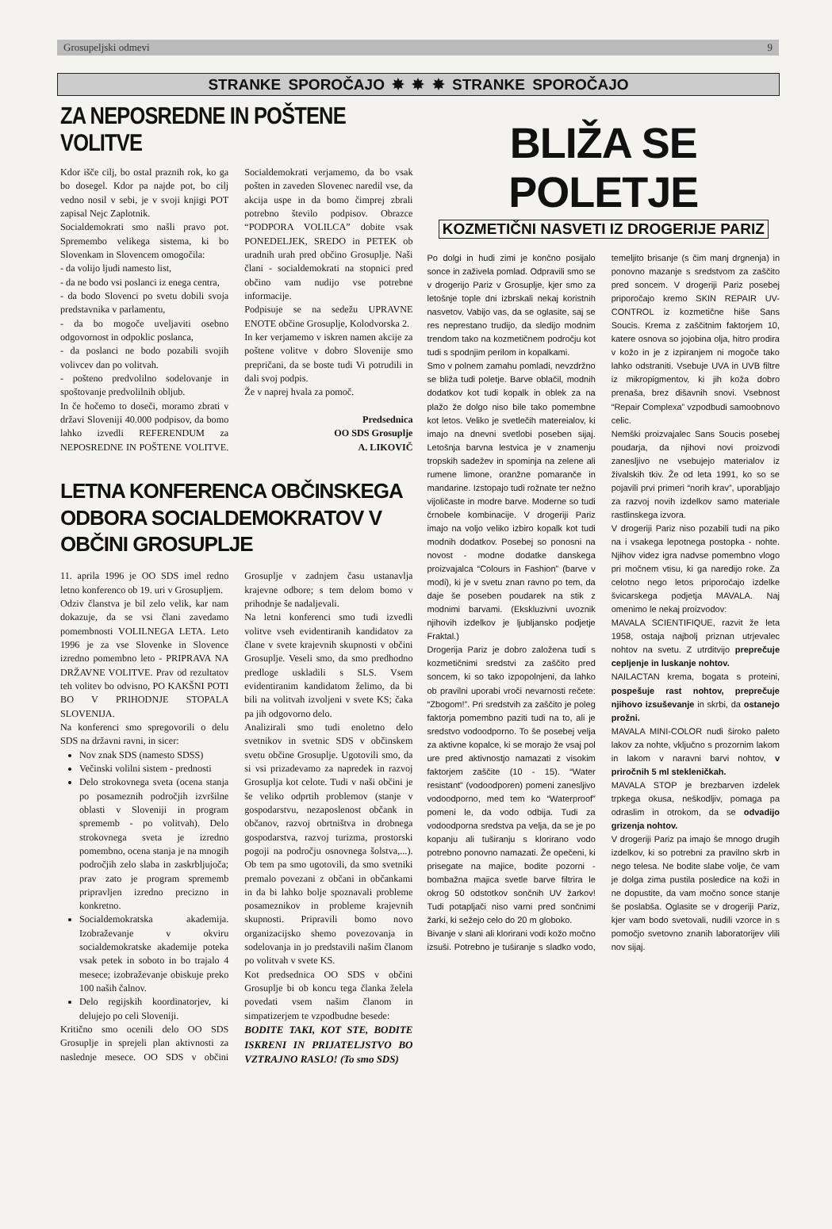Grosupeljski odmevi 9
STRANKE SPOROČAJO ✸ ✸ ✸ STRANKE SPOROČAJO
ZA NEPOSREDNE IN POŠTENE VOLITVE
Kdor išče cilj, bo ostal praznih rok, ko ga bo dosegel. Kdor pa najde pot, bo cilj vedno nosil v sebi, je v svoji knjigi POT zapisal Nejc Zaplotnik.
Socialdemokrati smo našli pravo pot. Spremembo velikega sistema, ki bo Slovenkam in Slovencem omogočila:
- da volijo ljudi namesto list,
- da ne bodo vsi poslanci iz enega centra,
- da bodo Slovenci po svetu dobili svoja predstavnika v parlamentu,
- da bo mogoče uveljaviti osebno odgovornost in odpoklic poslanca,
- da poslanci ne bodo pozabili svojih volivcev dan po volitvah.
- pošteno predvolilno sodelovanje in spoštovanje predvolilnih obljub.
In če hočemo to doseči, moramo zbrati v državi Sloveniji 40.000 podpisov, da bomo lahko izvedli REFERENDUM za NEPOSREDNE IN POŠTENE VOLITVE. Socialdemokrati verjamemo, da bo vsak pošten in zaveden Slovenec naredil vse, da akcija uspe in da bomo čimprej zbrali potrebno število podpisov. Obrazce “PODPORA VOLILCA” dobite vsak PONEDELJEK, SREDO in PETEK ob uradnih urah pred občino Grosuplje. Naši člani - socialdemokrati na stopnici pred občino vam nudijo vse potrebne informacije.
Podpisuje se na sedežu UPRAVNE ENOTE občine Grosuplje, Kolodvorska 2.
In ker verjamemo v iskren namen akcije za poštene volitve v dobro Slovenije smo prepričani, da se boste tudi Vi potrudili in dali svoj podpis.
Že v naprej hvala za pomoč.
Predsednica
OO SDS Grosuplje
A. LIKOVIČ
LETNA KONFERENCA OBČINSKEGA ODBORA SOCIALDEMOKRATOV V OBČINI GROSUPLJE
11. aprila 1996 je OO SDS imel redno letno konferenco ob 19. uri v Grosupljem.
Odziv članstva je bil zelo velik, kar nam dokazuje, da se vsi člani zavedamo pomembnosti VOLILNEGA LETA. Leto 1996 je za vse Slovenke in Slovence izredno pomembno leto - PRIPRAVA NA DRŽAVNE VOLITVE. Prav od rezultatov teh volitev bo odvisno, PO KAKŠNI POTI BO V PRIHODNJE STOPALA SLOVENIJA.
Na konferenci smo spregovorili o delu SDS na državni ravni, in sicer:
Nov znak SDS (namesto SDSS)
Večinski volilni sistem - prednosti
Delo strokovnega sveta (ocena stanja po posameznih področjih izvršilne oblasti v Sloveniji in program sprememb - po volitvah). Delo strokovnega sveta je izredno pomembno, ocena stanja je na mnogih področjih zelo slaba in zaskrbljujoča; prav zato je program sprememb pripravljen izredno precizno in konkretno.
Socialdemokratska akademija. Izobraževanje v okviru socialdemokratske akademije poteka vsak petek in soboto in bo trajalo 4 mesece; izobraževanje obiskuje preko 100 naših čalnov.
Delo regijskih koordinatorjev, ki delujejo po celi Sloveniji.
Kritično smo ocenili delo OO SDS Grosuplje in sprejeli plan aktivnosti za naslednje mesece. OO SDS v občini Grosuplje v zadnjem času ustanavlja krajevne odbore; s tem delom bomo v prihodnje še nadaljevali.
Na letni konferenci smo tudi izvedli volitve vseh evidentiranih kandidatov za člane v svete krajevnih skupnosti v občini Grosuplje. Veseli smo, da smo predhodno predloge uskladili s SLS. Vsem evidentiranim kandidatom želimo, da bi bili na volitvah izvoljeni v svete KS; čaka pa jih odgovorno delo.
Analizirali smo tudi enoletno delo svetnikov in svetnic SDS v občinskem svetu občine Grosuplje. Ugotovili smo, da si vsi prizadevamo za napredek in razvoj Grosuplja kot celote. Tudi v naši občini je še veliko odprtih problemov (stanje v gospodarstvu, nezaposlenost občank in občanov, razvoj obrtništva in drobnega gospodarstva, razvoj turizma, prostorski pogoji na področju osnovnega šolstva,...). Ob tem pa smo ugotovili, da smo svetniki premalo povezani z občani in občankami in da bi lahko bolje spoznavali probleme posameznikov in probleme krajevnih skupnosti. Pripravili bomo novo organizacijsko shemo povezovanja in sodelovanja in jo predstavili našim članom po volitvah v svete KS.
Kot predsednica OO SDS v občini Grosuplje bi ob koncu tega članka želela povedati vsem našim članom in simpatizerjem te vzpodbudne besede:
BODITE TAKI, KOT STE, BODITE ISKRENI IN PRIJATELJSTVO BO VZTRAJNO RASLO! (To smo SDS)
BLIŽA SE POLETJE
KOZMETIČNI NASVETI IZ DROGERIJE PARIZ
Po dolgi in hudi zimi je končno posijalo sonce in zaživela pomlad. Odpravili smo se v drogerijo Pariz v Grosuplje, kjer smo za letošnje tople dni izbrskali nekaj koristnih nasvetov. Vabijo vas, da se oglasite, saj se res neprestano trudijo, da sledijo modnim trendom tako na kozmetičnem področju kot tudi s spodnjim perilom in kopalkami.
Smo v polnem zamahu pomladi, nevzdržno se bliža tudi poletje. Barve oblačil, modnih dodatkov kot tudi kopalk in oblek za na plažo že dolgo niso bile tako pomembne kot letos. Veliko je svetlečih matereialov, ki imajo na dnevni svetlobi poseben sijaj. Letošnja barvna lestvica je v znamenju tropskih sadežev in spominja na zelene ali rumene limone, oranžne pomaranče in mandarine. Izstopajo tudi rožnate ter nežno vijoličaste in modre barve. Moderne so tudi črnobele kombinacije. V drogeriji Pariz imajo na voljo veliko izbiro kopalk kot tudi modnih dodatkov. Posebej so ponosni na novost - modne dodatke danskega proizvajalca “Colours in Fashion” (barve v modi), ki je v svetu znan ravno po tem, da daje še poseben poudarek na stik z modnimi barvami. (Ekskluzivni uvoznik njihovih izdelkov je ljubljansko podjetje Fraktal.)
Drogerija Pariz je dobro založena tudi s kozmetičnimi sredstvi za zaščito pred soncem, ki so tako izpopolnjeni, da lahko ob pravilni uporabi vroči nevarnosti rečete: “Zbogom!”. Pri sredstvih za zaščito je poleg faktorja pomembno paziti tudi na to, ali je sredstvo vodoodporno. To še posebej velja za aktivne kopalce, ki se morajo že vsaj pol ure pred aktivnostjo namazati z visokim faktorjem zaščite (10 - 15). “Water resistant” (vodoodporen) pomeni zanesljivo vodoodporno, med tem ko “Waterproof” pomeni le, da vodo odbija. Tudi za vodoodporna sredstva pa velja, da se je po kopanju ali tuširanju s klorirano vodo potrebno ponovno namazati. Že opečeni, ki prisegate na majice, bodite pozorni - bombažna majica svetle barve filtrira le okrog 50 odstotkov sončnih UV žarkov! Tudi potapljači niso varni pred sončnimi žarki, ki sežejo celo do 20 m globoko.
Bivanje v slani ali klorirani vodi kožo močno izsuši. Potrebno je tuširanje s sladko vodo, temeljito brisanje (s čim manj drgnenja) in ponovno mazanje s sredstvom za zaščito pred soncem. V drogeriji Pariz posebej priporočajo kremo SKIN REPAIR UV-CONTROL iz kozmetične hiše Sans Soucis. Krema z zaščitnim faktorjem 10, katere osnova so jojobina olja, hitro prodira v kožo in je z izpiranjem ni mogoče tako lahko odstraniti. Vsebuje UVA in UVB filtre iz mikropigmentov, ki jih koža dobro prenaša, brez dišavnih snovi. Vsebnost “Repair Complexa” vzpodbudi samoobnovo celic.
Nemški proizvajalec Sans Soucis posebej poudarja, da njihovi novi proizvodi zanesljivo ne vsebujejo materialov iz živalskih tkiv. Že od leta 1991, ko so se pojavili prvi primeri “norih krav”, uporabljajo za razvoj novih izdelkov samo materiale rastlinskega izvora.
V drogeriji Pariz niso pozabili tudi na piko na i vsakega lepotnega postopka - nohte. Njihov videz igra nadvse pomembno vlogo pri močnem vtisu, ki ga naredijo roke. Za celotno nego letos priporočajo izdelke švicarskega podjetja MAVALA. Naj omenimo le nekaj proizvodov:
MAVALA SCIENTIFIQUE, razvit že leta 1958, ostaja najbolj priznan utrjevalec nohtov na svetu. Z utrditvijo preprečuje cepljenje in luskanje nohtov.
NAILACTAN krema, bogata s proteini, pospešuje rast nohtov, preprečuje njihovo izsuševanje in skrbi, da ostanejo prožni.
MAVALA MINI-COLOR nudi široko paleto lakov za nohte, vključno s prozornim lakom in lakom v naravni barvi nohtov, v priročnih 5 ml stekleničkah.
MAVALA STOP je brezbarven izdelek trpkega okusa, neškodljiv, pomaga pa odraslim in otrokom, da se odvadijo grizenja nohtov.
V drogeriji Pariz pa imajo še mnogo drugih izdelkov, ki so potrebni za pravilno skrb in nego telesa. Ne bodite slabe volje, če vam je dolga zima pustila posledice na koži in ne dopustite, da vam močno sonce stanje še poslabša. Oglasite se v drogeriji Pariz, kjer vam bodo svetovali, nudili vzorce in s pomočjo svetovno znanih laboratorijev vlili nov sijaj.